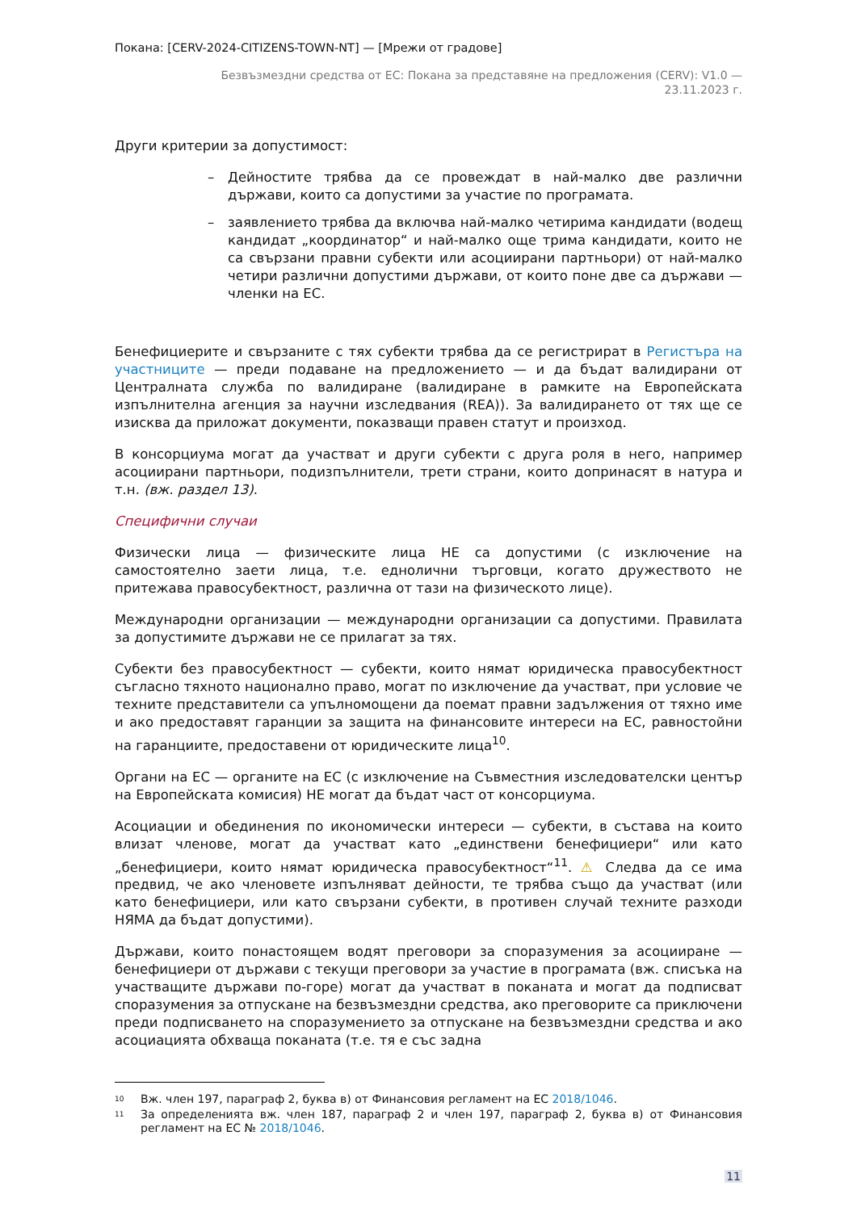Покана: [CERV-2024-CITIZENS-TOWN-NT] — [Мрежи от градове]
Безвъзмездни средства от ЕС: Покана за представяне на предложения (CERV): V1.0 —
23.11.2023 г.
Други критерии за допустимост:
– Дейностите трябва да се провеждат в най-малко две различни държави, които са допустими за участие по програмата.
– заявлението трябва да включва най-малко четирима кандидати (водещ кандидат „координатор“ и най-малко още трима кандидати, които не са свързани правни субекти или асоциирани партньори) от най-малко четири различни допустими държави, от които поне две са държави — членки на ЕС.
Бенефициерите и свързаните с тях субекти трябва да се регистрират в Регистъра на участниците — преди подаване на предложението — и да бъдат валидирани от Централната служба по валидиране (валидиране в рамките на Европейската изпълнителна агенция за научни изследвания (REA)). За валидирането от тях ще се изисква да приложат документи, показващи правен статут и произход.
В консорциума могат да участват и други субекти с друга роля в него, например асоциирани партньори, подизпълнители, трети страни, които допринасят в натура и т.н. (вж. раздел 13).
Специфични случаи
Физически лица — физическите лица НЕ са допустими (с изключение на самостоятелно заети лица, т.е. еднолични търговци, когато дружеството не притежава правосубектност, различна от тази на физическото лице).
Международни организации — международни организации са допустими. Правилата за допустимите държави не се прилагат за тях.
Субекти без правосубектност — субекти, които нямат юридическа правосубектност съгласно тяхното национално право, могат по изключение да участват, при условие че техните представители са упълномощени да поемат правни задължения от тяхно име и ако предоставят гаранции за защита на финансовите интереси на ЕС, равностойни на гаранциите, предоставени от юридическите лица<sup>10</sup>.
Органи на ЕС — органите на ЕС (с изключение на Съвместния изследователски център на Европейската комисия) НЕ могат да бъдат част от консорциума.
Асоциации и обединения по икономически интереси — субекти, в състава на които влизат членове, могат да участват като „единствени бенефициери“ или като „бенефициери, които нямат юридическа правосубектност“<sup>11</sup>. ⚠ Следва да се има предвид, че ако членовете изпълняват дейности, те трябва също да участват (или като бенефициери, или като свързани субекти, в противен случай техните разходи НЯМА да бъдат допустими).
Държави, които понастоящем водят преговори за споразумения за асоцииране — бенефициери от държави с текущи преговори за участие в програмата (вж. списъка на участващите държави по-горе) могат да участват в поканата и могат да подписват споразумения за отпускане на безвъзмездни средства, ако преговорите са приключени преди подписването на споразумението за отпускане на безвъзмездни средства и ако асоциацията обхваща поканата (т.е. тя е със задна
<sup>10</sup> Вж. член 197, параграф 2, буква в) от Финансовия регламент на ЕС 2018/1046.
<sup>11</sup> За определенията вж. член 187, параграф 2 и член 197, параграф 2, буква в) от Финансовия регламент на ЕС № 2018/1046.
11